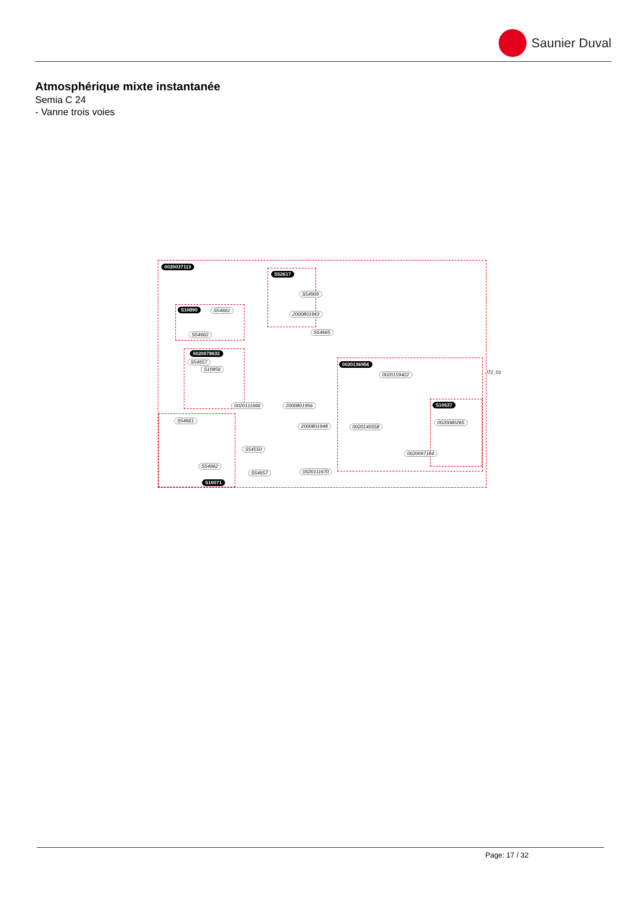Saunier Duval
Atmosphérique mixte instantanée
Semia C 24
- Vanne trois voies
0020037113
S52617
S54909
2000801943
S10890 S54661
S54662 S54665
0020078632
S54657
S10856
0020136956
0020159422
0020111666 2000801956 S10537
S54661 0020080265
2000801948 0020140558
S54550
0020097184
S54662
S54657 0020111670
S10071
J72_01
Page: 17 / 32